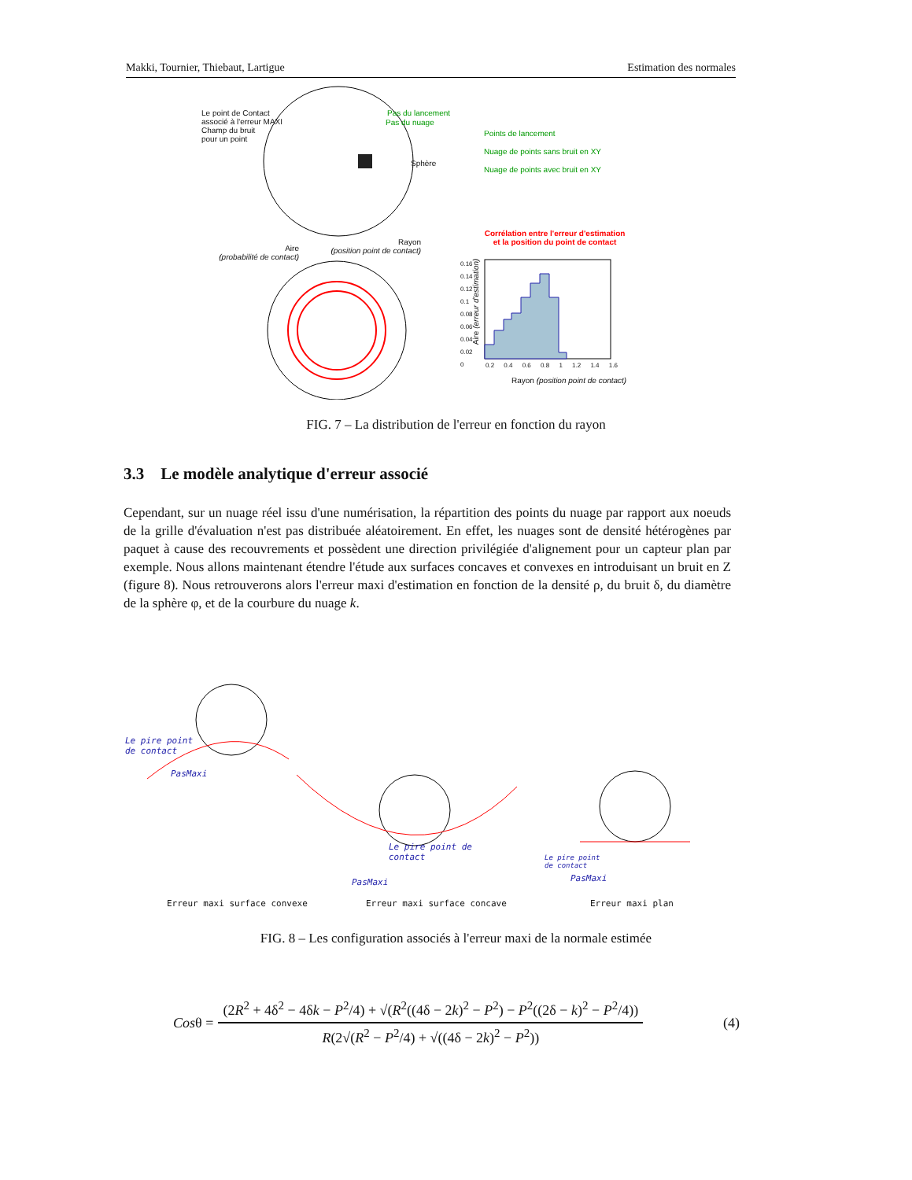Makki, Tournier, Thiebaut, Lartigue Estimation des normales
Le point de Contact
associé à l'erreur MAXI
Champ du bruit
pour un point
Pas du lancement
Pas du nuage
Sphère
Points de lancement
Nuage de points sans bruit en XY
Nuage de points avec bruit en XY
Aire
(probabilité de contact)
Rayon
(position point de contact)
Corrélation entre l'erreur d'estimation et la position du point de contact
0.16
0.14
0.12
0.1
0.08
0.06
0.04
0.02
0
Aire (erreur d'estimation)
0.2 0.4 0.6 0.8 1 1.2 1.4 1.6
Rayon (position point de contact)
FIG. 7 – La distribution de l'erreur en fonction du rayon
3.3 Le modèle analytique d'erreur associé
Cependant, sur un nuage réel issu d'une numérisation, la répartition des points du nuage par rapport aux noeuds de la grille d'évaluation n'est pas distribuée aléatoirement. En effet, les nuages sont de densité hétérogènes par paquet à cause des recouvrements et possèdent une direction privilégiée d'alignement pour un capteur plan par exemple. Nous allons maintenant étendre l'étude aux surfaces concaves et convexes en introduisant un bruit en Z (figure 8). Nous retrouverons alors l'erreur maxi d'estimation en fonction de la densité ρ, du bruit δ, du diamètre de la sphère φ, et de la courbure du nuage k.
Le pire point
de contact
PasMaxi
Le pire point de
contact
PasMaxi
Le pire point
de contact
PasMaxi
Erreur maxi surface convexe Erreur maxi surface concave Erreur maxi plan
FIG. 8 – Les configuration associés à l'erreur maxi de la normale estimée
Cosθ = (2R<sup>2</sup> + 4δ<sup>2</sup> − 4δk − P<sup>2</sup>/4) + √(R<sup>2</sup>((4δ − 2k)<sup>2</sup> − P<sup>2</sup>) − P<sup>2</sup>((2δ − k)<sup>2</sup> − P<sup>2</sup>/4)) R(2√(R<sup>2</sup> − P<sup>2</sup>/4) + √((4δ − 2k)<sup>2</sup> − P<sup>2</sup>)) (4)